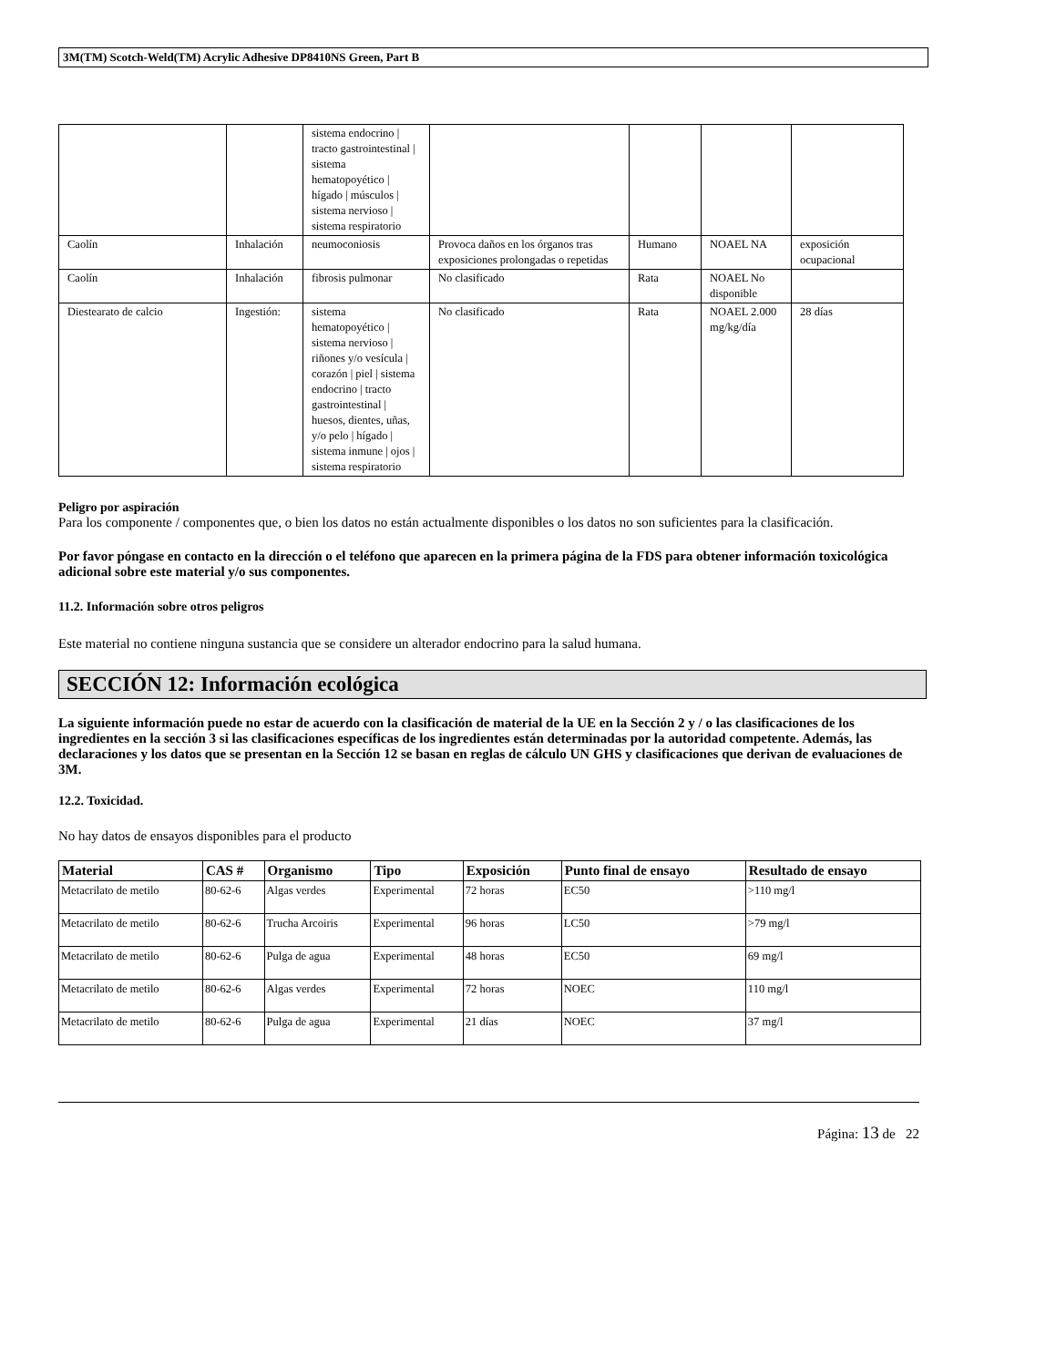3M(TM) Scotch-Weld(TM) Acrylic Adhesive DP8410NS Green, Part B
| | | sistema endocrino / tracto gastrointestinal / sistema hematopoyético / hígado / músculos / sistema nervioso / sistema respiratorio | | | | |
| Caolín | Inhalación | neumoconiosis | Provoca daños en los órganos tras exposiciones prolongadas o repetidas | Humano | NOAEL NA | exposición ocupacional |
| Caolín | Inhalación | fibrosis pulmonar | No clasificado | Rata | NOAEL No disponible | |
| Diestearato de calcio | Ingestión: | sistema hematopoyético / sistema nervioso / riñones y/o vesícula / corazón / piel / sistema endocrino / tracto gastrointestinal / huesos, dientes, uñas, y/o pelo / hígado / sistema inmune / ojos / sistema respiratorio | No clasificado | Rata | NOAEL 2.000 mg/kg/día | 28 días |
Peligro por aspiración
Para los componente / componentes que, o bien los datos no están actualmente disponibles o los datos no son suficientes para la clasificación.
Por favor póngase en contacto en la dirección o el teléfono que aparecen en la primera página de la FDS para obtener información toxicológica adicional sobre este material y/o sus componentes.
11.2. Información sobre otros peligros
Este material no contiene ninguna sustancia que se considere un alterador endocrino para la salud humana.
SECCIÓN 12: Información ecológica
La siguiente información puede no estar de acuerdo con la clasificación de material de la UE en la Sección 2 y / o las clasificaciones de los ingredientes en la sección 3 si las clasificaciones específicas de los ingredientes están determinadas por la autoridad competente. Además, las declaraciones y los datos que se presentan en la Sección 12 se basan en reglas de cálculo UN GHS y clasificaciones que derivan de evaluaciones de 3M.
12.2. Toxicidad.
No hay datos de ensayos disponibles para el producto
| Material | CAS # | Organismo | Tipo | Exposición | Punto final de ensayo | Resultado de ensayo |
| --- | --- | --- | --- | --- | --- | --- |
| Metacrilato de metilo | 80-62-6 | Algas verdes | Experimental | 72 horas | EC50 | >110 mg/l |
| Metacrilato de metilo | 80-62-6 | Trucha Arcoiris | Experimental | 96 horas | LC50 | >79 mg/l |
| Metacrilato de metilo | 80-62-6 | Pulga de agua | Experimental | 48 horas | EC50 | 69 mg/l |
| Metacrilato de metilo | 80-62-6 | Algas verdes | Experimental | 72 horas | NOEC | 110 mg/l |
| Metacrilato de metilo | 80-62-6 | Pulga de agua | Experimental | 21 días | NOEC | 37 mg/l |
Página: 13 de 22